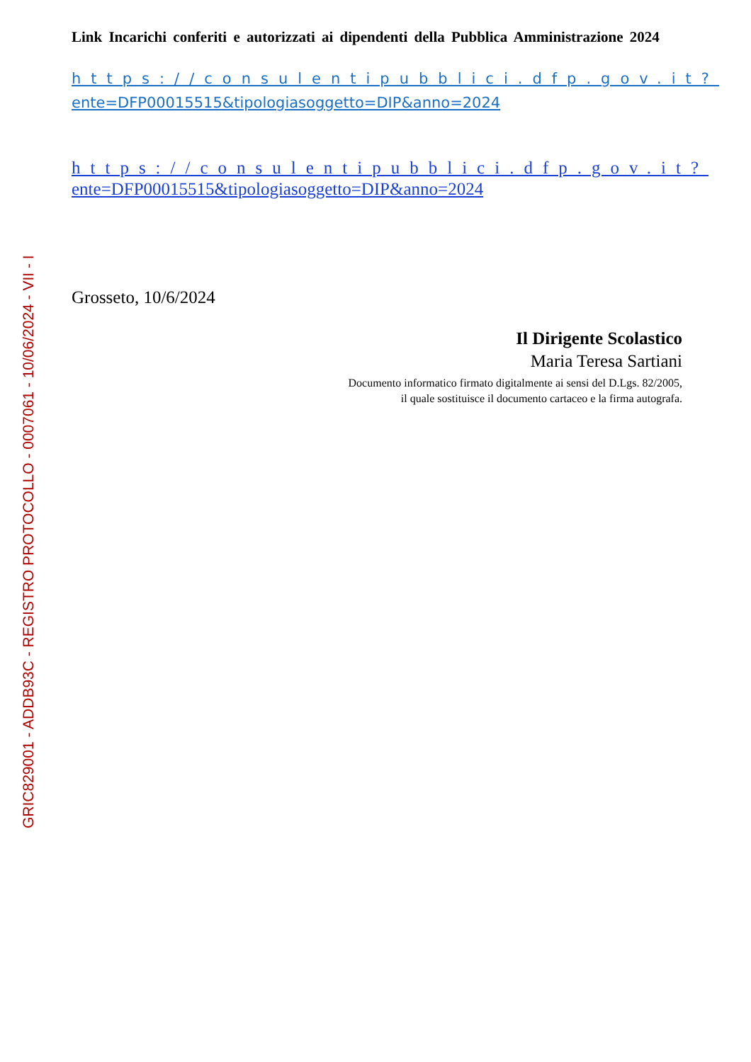Link Incarichi conferiti e autorizzati ai dipendenti della Pubblica Amministrazione 2024
https://consulentipubblici.dfp.gov.it?
ente=DFP00015515&tipologiasoggetto=DIP&anno=2024
https://consulentipubblici.dfp.gov.it?
ente=DFP00015515&tipologiasoggetto=DIP&anno=2024
Grosseto, 10/6/2024
Il Dirigente Scolastico
Maria Teresa Sartiani
Documento informatico firmato digitalmente ai sensi del D.Lgs. 82/2005,
il quale sostituisce il documento cartaceo e la firma autografa.
GRIC829001 - ADDB93C - REGISTRO PROTOCOLLO - 0007061 - 10/06/2024 - VII - I